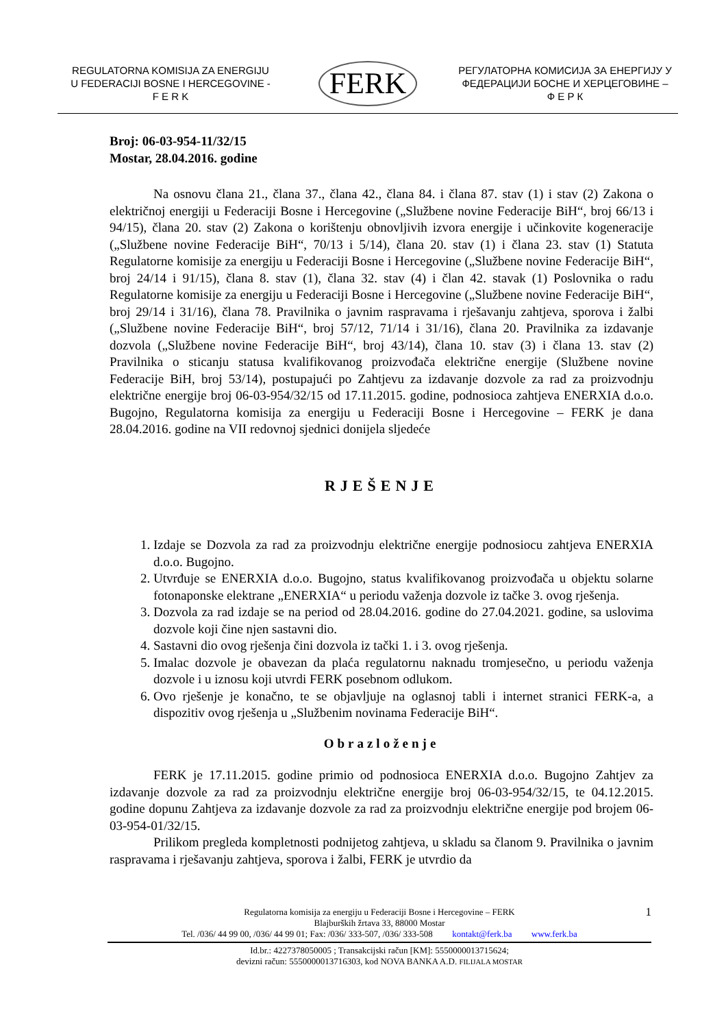REGULATORNA KOMISIJA ZA ENERGIJU
U FEDERACIJI BOSNE I HERCEGOVINE -
F E R K
FERK
РЕГУЛАТОРНА КОМИСИЈА ЗА ЕНЕРГИЈУ У
ФЕДЕРАЦИЈИ БОСНЕ И ХЕРЦЕГОВИНЕ –
Ф Е Р К
Broj: 06-03-954-11/32/15
Mostar, 28.04.2016. godine
Na osnovu člana 21., člana 37., člana 42., člana 84. i člana 87. stav (1) i stav (2) Zakona o električnoj energiji u Federaciji Bosne i Hercegovine („Službene novine Federacije BiH“, broj 66/13 i 94/15), člana 20. stav (2) Zakona o korištenju obnovljivih izvora energije i učinkovite kogeneracije („Službene novine Federacije BiH“, 70/13 i 5/14), člana 20. stav (1) i člana 23. stav (1) Statuta Regulatorne komisije za energiju u Federaciji Bosne i Hercegovine („Službene novine Federacije BiH“, broj 24/14 i 91/15), člana 8. stav (1), člana 32. stav (4) i član 42. stavak (1) Poslovnika o radu Regulatorne komisije za energiju u Federaciji Bosne i Hercegovine („Službene novine Federacije BiH“, broj 29/14 i 31/16), člana 78. Pravilnika o javnim raspravama i rješavanju zahtjeva, sporova i žalbi („Službene novine Federacije BiH“, broj 57/12, 71/14 i 31/16), člana 20. Pravilnika za izdavanje dozvola („Službene novine Federacije BiH“, broj 43/14), člana 10. stav (3) i člana 13. stav (2) Pravilnika o sticanju statusa kvalifikovanog proizvođača električne energije (Službene novine Federacije BiH, broj 53/14), postupajući po Zahtjevu za izdavanje dozvole za rad za proizvodnju električne energije broj 06-03-954/32/15 od 17.11.2015. godine, podnosioca zahtjeva ENERXIA d.o.o. Bugojno, Regulatorna komisija za energiju u Federaciji Bosne i Hercegovine – FERK je dana 28.04.2016. godine na VII redovnoj sjednici donijela sljedeće
RJEŠENJE
1. Izdaje se Dozvola za rad za proizvodnju električne energije podnosiocu zahtjeva ENERXIA d.o.o. Bugojno.
2. Utvrđuje se ENERXIA d.o.o. Bugojno, status kvalifikovanog proizvođača u objektu solarne fotonaponske elektrane „ENERXIA“ u periodu važenja dozvole iz tačke 3. ovog rješenja.
3. Dozvola za rad izdaje se na period od 28.04.2016. godine do 27.04.2021. godine, sa uslovima dozvole koji čine njen sastavni dio.
4. Sastavni dio ovog rješenja čini dozvola iz tački 1. i 3. ovog rješenja.
5. Imalac dozvole je obavezan da plaća regulatornu naknadu tromjesečno, u periodu važenja dozvole i u iznosu koji utvrdi FERK posebnom odlukom.
6. Ovo rješenje je konačno, te se objavljuje na oglasnoj tabli i internet stranici FERK-a, a dispozitiv ovog rješenja u „Službenim novinama Federacije BiH“.
Obrazloženje
FERK je 17.11.2015. godine primio od podnosioca ENERXIA d.o.o. Bugojno Zahtjev za izdavanje dozvole za rad za proizvodnju električne energije broj 06-03-954/32/15, te 04.12.2015. godine dopunu Zahtjeva za izdavanje dozvole za rad za proizvodnju električne energije pod brojem 06-03-954-01/32/15.
Prilikom pregleda kompletnosti podnijetog zahtjeva, u skladu sa članom 9. Pravilnika o javnim raspravama i rješavanju zahtjeva, sporova i žalbi, FERK je utvrdio da
1 Regulatorna komisija za energiju u Federaciji Bosne i Hercegovine – FERK
Blajburških žrtava 33, 88000 Mostar
Tel. /036/ 44 99 00, /036/ 44 99 01; Fax: /036/ 333-507, /036/ 333-508 kontakt@ferk.ba www.ferk.ba
Id.br.: 4227378050005 ; Transakcijski račun [KM]: 5550000013715624;
devizni račun: 5550000013716303, kod NOVA BANKA A.D. FILIJALA MOSTAR